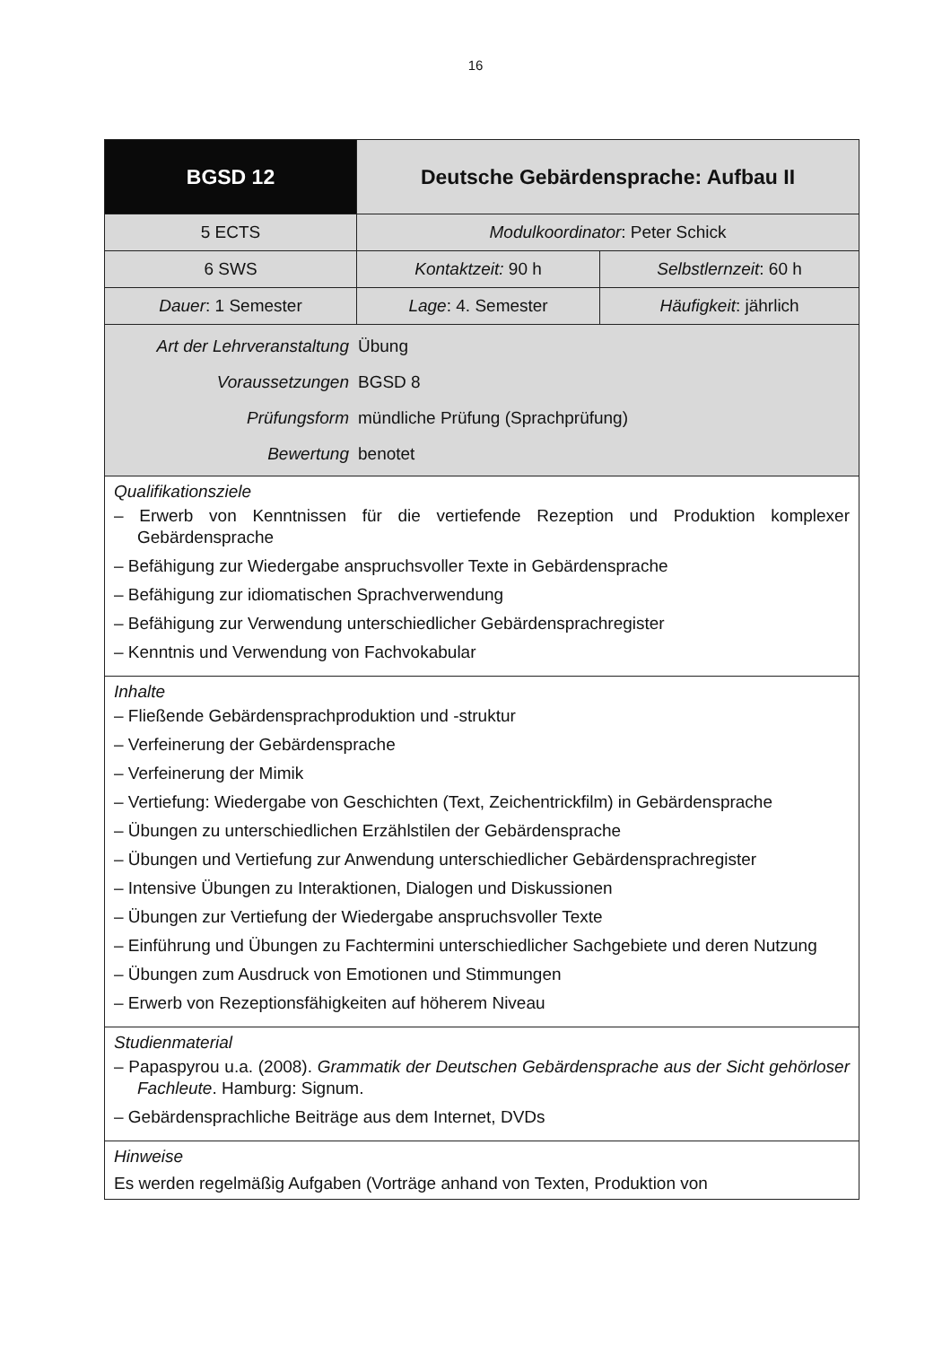16
| BGSD 12 | Deutsche Gebärdensprache: Aufbau II | |
| --- | --- | --- |
| 5 ECTS | Modulkoordinator : Peter Schick | |
| 6 SWS | Kontaktzeit: 90 h | Selbstlernzeit : 60 h |
| Dauer : 1 Semester | Lage : 4. Semester | Häufigkeit : jährlich |
| Art der Lehrveranstaltung Übung Voraussetzungen BGSD 8 Prüfungsform mündliche Prüfung (Sprachprüfung) Bewertung benotet | | |
| Qualifikationsziele – Erwerb von Kenntnissen für die vertiefende Rezeption und Produktion komplexer Gebärdensprache – Befähigung zur Wiedergabe anspruchsvoller Texte in Gebärdensprache – Befähigung zur idiomatischen Sprachverwendung – Befähigung zur Verwendung unterschiedlicher Gebärdensprachregister – Kenntnis und Verwendung von Fachvokabular | | |
| Inhalte – Fließende Gebärdensprachproduktion und -struktur – Verfeinerung der Gebärdensprache – Verfeinerung der Mimik – Vertiefung: Wiedergabe von Geschichten (Text, Zeichentrickfilm) in Gebärdensprache – Übungen zu unterschiedlichen Erzählstilen der Gebärdensprache – Übungen und Vertiefung zur Anwendung unterschiedlicher Gebärdensprachregister – Intensive Übungen zu Interaktionen, Dialogen und Diskussionen – Übungen zur Vertiefung der Wiedergabe anspruchsvoller Texte – Einführung und Übungen zu Fachtermini unterschiedlicher Sachgebiete und deren Nutzung – Übungen zum Ausdruck von Emotionen und Stimmungen – Erwerb von Rezeptionsfähigkeiten auf höherem Niveau | | |
| Studienmaterial – Papaspyrou u.a. (2008). Grammatik der Deutschen Gebärdensprache aus der Sicht gehörloser Fachleute . Hamburg: Signum. – Gebärdensprachliche Beiträge aus dem Internet, DVDs | | |
| Hinweise Es werden regelmäßig Aufgaben (Vorträge anhand von Texten, Produktion von | | |